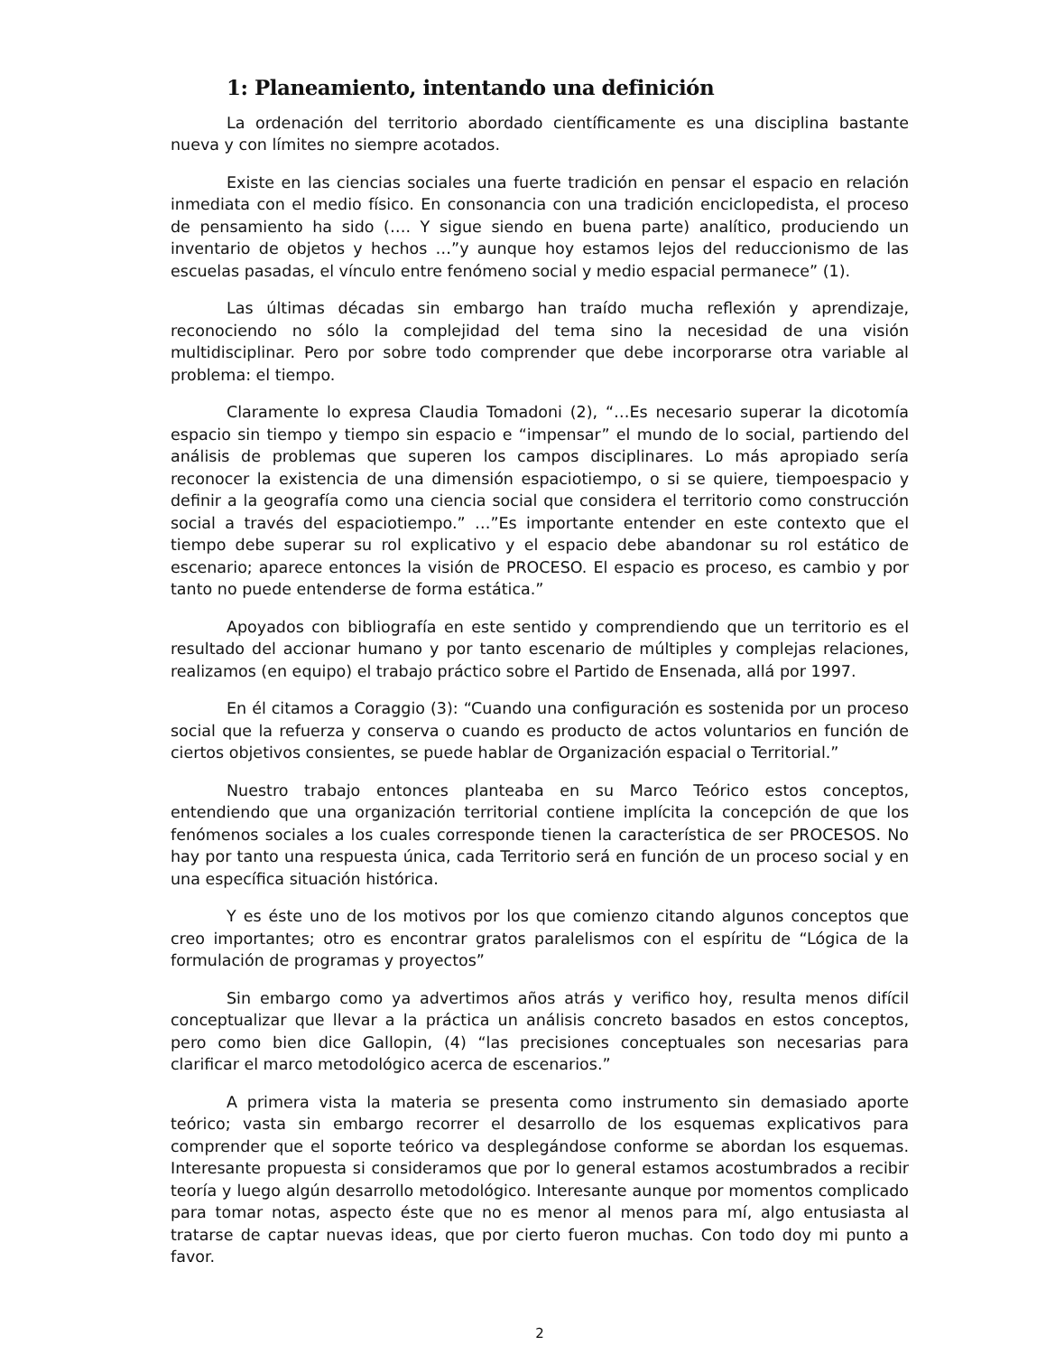1: Planeamiento, intentando una definición
La ordenación del territorio abordado científicamente es una disciplina bastante nueva y con límites no siempre acotados.
Existe en las ciencias sociales una fuerte tradición en pensar el espacio en relación inmediata con el medio físico. En consonancia con una tradición enciclopedista, el proceso de pensamiento ha sido (…. Y sigue siendo en buena parte) analítico, produciendo un inventario de objetos y hechos …”y aunque hoy estamos lejos del reduccionismo de las escuelas pasadas, el vínculo entre fenómeno social y medio espacial permanece” (1).
Las últimas décadas sin embargo han traído mucha reflexión y aprendizaje, reconociendo no sólo la complejidad del tema sino la necesidad de una visión multidisciplinar. Pero por sobre todo comprender que debe incorporarse otra variable al problema: el tiempo.
Claramente lo expresa Claudia Tomadoni (2), “…Es necesario superar la dicotomía espacio sin tiempo y tiempo sin espacio e “impensar” el mundo de lo social, partiendo del análisis de problemas que superen los campos disciplinares. Lo más apropiado sería reconocer la existencia de una dimensión espaciotiempo, o si se quiere, tiempoespacio y definir a la geografía como una ciencia social que considera el territorio como construcción social a través del espaciotiempo.” …”Es importante entender en este contexto que el tiempo debe superar su rol explicativo y el espacio debe abandonar su rol estático de escenario; aparece entonces la visión de PROCESO. El espacio es proceso, es cambio y por tanto no puede entenderse de forma estática.”
Apoyados con bibliografía en este sentido y comprendiendo que un territorio es el resultado del accionar humano y por tanto escenario de múltiples y complejas relaciones, realizamos (en equipo) el trabajo práctico sobre el Partido de Ensenada, allá por 1997.
En él citamos a Coraggio (3): “Cuando una configuración es sostenida por un proceso social que la refuerza y conserva o cuando es producto de actos voluntarios en función de ciertos objetivos consientes, se puede hablar de Organización espacial o Territorial.”
Nuestro trabajo entonces planteaba en su Marco Teórico estos conceptos, entendiendo que una organización territorial contiene implícita la concepción de que los fenómenos sociales a los cuales corresponde tienen la característica de ser PROCESOS. No hay por tanto una respuesta única, cada Territorio será en función de un proceso social y en una específica situación histórica.
Y es éste uno de los motivos por los que comienzo citando algunos conceptos que creo importantes; otro es encontrar gratos paralelismos con el espíritu de “Lógica de la formulación de programas y proyectos”
Sin embargo como ya advertimos años atrás y verifico hoy, resulta menos difícil conceptualizar que llevar a la práctica un análisis concreto basados en estos conceptos, pero como bien dice Gallopin, (4) “las precisiones conceptuales son necesarias para clarificar el marco metodológico acerca de escenarios.”
A primera vista la materia se presenta como instrumento sin demasiado aporte teórico; vasta sin embargo recorrer el desarrollo de los esquemas explicativos para comprender que el soporte teórico va desplegándose conforme se abordan los esquemas. Interesante propuesta si consideramos que por lo general estamos acostumbrados a recibir teoría y luego algún desarrollo metodológico. Interesante aunque por momentos complicado para tomar notas, aspecto éste que no es menor al menos para mí, algo entusiasta al tratarse de captar nuevas ideas, que por cierto fueron muchas. Con todo doy mi punto a favor.
2